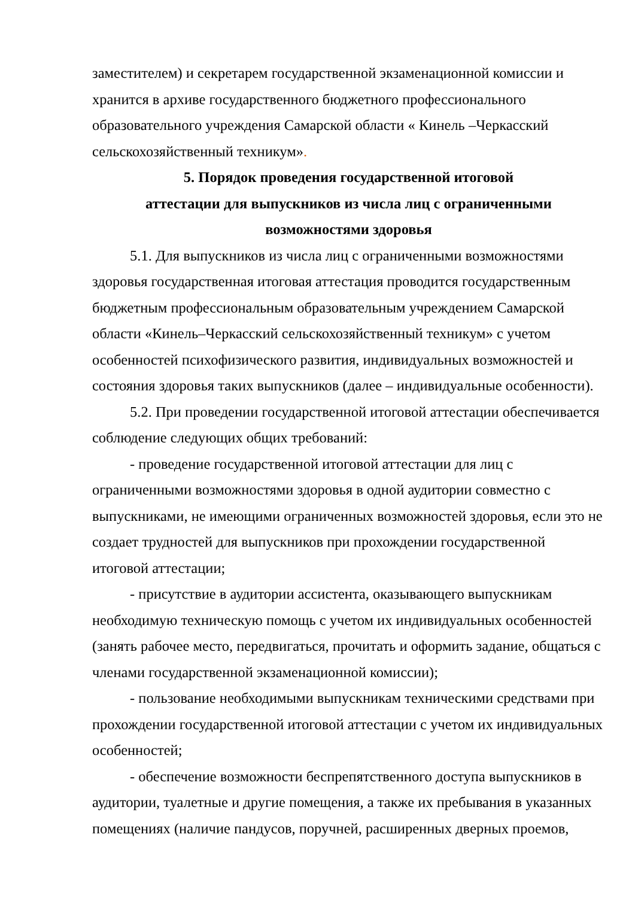заместителем) и секретарем государственной экзаменационной комиссии и хранится в архиве государственного бюджетного профессионального образовательного учреждения Самарской области « Кинель –Черкасский сельскохозяйственный техникум».
5. Порядок проведения государственной итоговой
аттестации для выпускников из числа лиц с ограниченными
возможностями здоровья
5.1. Для выпускников из числа лиц с ограниченными возможностями здоровья государственная итоговая аттестация проводится государственным бюджетным профессиональным образовательным учреждением Самарской области «Кинель–Черкасский сельскохозяйственный техникум» с учетом особенностей психофизического развития, индивидуальных возможностей и состояния здоровья таких выпускников (далее – индивидуальные особенности).
5.2. При проведении государственной итоговой аттестации обеспечивается соблюдение следующих общих требований:
- проведение государственной итоговой аттестации для лиц с ограниченными возможностями здоровья в одной аудитории совместно с выпускниками, не имеющими ограниченных возможностей здоровья, если это не создает трудностей для выпускников при прохождении государственной итоговой аттестации;
- присутствие в аудитории ассистента, оказывающего выпускникам необходимую техническую помощь с учетом их индивидуальных особенностей (занять рабочее место, передвигаться, прочитать и оформить задание, общаться с членами государственной экзаменационной комиссии);
- пользование необходимыми выпускникам техническими средствами при прохождении государственной итоговой аттестации с учетом их индивидуальных особенностей;
- обеспечение возможности беспрепятственного доступа выпускников в аудитории, туалетные и другие помещения, а также их пребывания в указанных помещениях (наличие пандусов, поручней, расширенных дверных проемов,